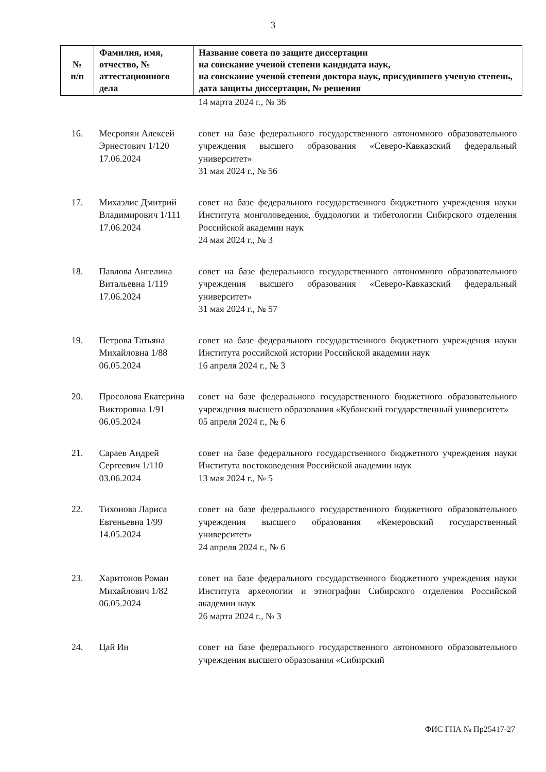3
| № п/п | Фамилия, имя, отчество, № аттестационного дела | Название совета по защите диссертации на соискание ученой степени кандидата наук, на соискание ученой степени доктора наук, присудившего ученую степень, дата защиты диссертации, № решения |
| --- | --- | --- |
| | | 14 марта 2024 г., № 36 |
| 16. | Месропян Алексей Эрнестович 1/120 17.06.2024 | совет на базе федерального государственного автономного образовательного учреждения высшего образования «Северо-Кавказский федеральный университет» 31 мая 2024 г., № 56 |
| 17. | Михаэлис Дмитрий Владимирович 1/111 17.06.2024 | совет на базе федерального государственного бюджетного учреждения науки Института монголоведения, буддологии и тибетологии Сибирского отделения Российской академии наук 24 мая 2024 г., № 3 |
| 18. | Павлова Ангелина Витальевна 1/119 17.06.2024 | совет на базе федерального государственного автономного образовательного учреждения высшего образования «Северо-Кавказский федеральный университет» 31 мая 2024 г., № 57 |
| 19. | Петрова Татьяна Михайловна 1/88 06.05.2024 | совет на базе федерального государственного бюджетного учреждения науки Института российской истории Российской академии наук 16 апреля 2024 г., № 3 |
| 20. | Просолова Екатерина Викторовна 1/91 06.05.2024 | совет на базе федерального государственного бюджетного образовательного учреждения высшего образования «Кубанский государственный университет» 05 апреля 2024 г., № 6 |
| 21. | Сараев Андрей Сергеевич 1/110 03.06.2024 | совет на базе федерального государственного бюджетного учреждения науки Института востоковедения Российской академии наук 13 мая 2024 г., № 5 |
| 22. | Тихонова Лариса Евгеньевна 1/99 14.05.2024 | совет на базе федерального государственного бюджетного образовательного учреждения высшего образования «Кемеровский государственный университет» 24 апреля 2024 г., № 6 |
| 23. | Харитонов Роман Михайлович 1/82 06.05.2024 | совет на базе федерального государственного бюджетного учреждения науки Института археологии и этнографии Сибирского отделения Российской академии наук 26 марта 2024 г., № 3 |
| 24. | Цай Ин | совет на базе федерального государственного автономного образовательного учреждения высшего образования «Сибирский |
ФИС ГНА № Пр25417-27